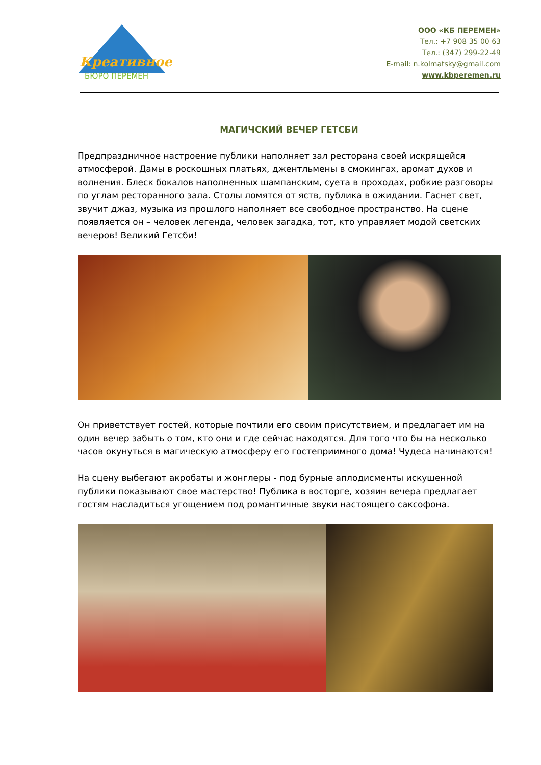Креативное
БЮРО ПЕРЕМЕН
ООО «КБ ПЕРЕМЕН»
Тел.: +7 908 35 00 63
Тел.: (347) 299-22-49
E-mail: n.kolmatsky@gmail.com
www.kbperemen.ru
МАГИЧСКИЙ ВЕЧЕР ГЕТСБИ
Предпраздничное настроение публики наполняет зал ресторана своей искрящейся атмосферой. Дамы в роскошных платьях, джентльмены в смокингах, аромат духов и волнения. Блеск бокалов наполненных шампанским, суета в проходах, робкие разговоры по углам ресторанного зала. Столы ломятся от яств, публика в ожидании. Гаснет свет, звучит джаз, музыка из прошлого наполняет все свободное пространство. На сцене появляется он – человек легенда, человек загадка, тот, кто управляет модой светских вечеров! Великий Гетсби!
Он приветствует гостей, которые почтили его своим присутствием, и предлагает им на один вечер забыть о том, кто они и где сейчас находятся. Для того что бы на несколько часов окунуться в магическую атмосферу его гостеприимного дома! Чудеса начинаются!
На сцену выбегают акробаты и жонглеры - под бурные аплодисменты искушенной публики показывают свое мастерство! Публика в восторге, хозяин вечера предлагает гостям насладиться угощением под романтичные звуки настоящего саксофона.